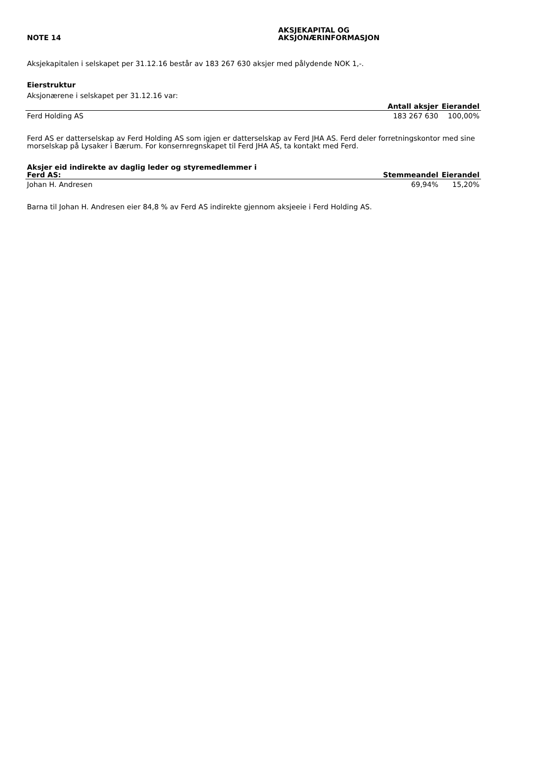NOTE 14
AKSJEKAPITAL OG
AKSJONÆRINFORMASJON
Aksjekapitalen i selskapet per 31.12.16 består av 183 267 630 aksjer med pålydende NOK 1,-.
Eierstruktur
Aksjonærene i selskapet per 31.12.16 var:
| | Antall aksjer | Eierandel |
| --- | --- | --- |
| Ferd Holding AS | 183 267 630 | 100,00% |
Ferd AS er datterselskap av Ferd Holding AS som igjen er datterselskap av Ferd JHA AS. Ferd deler forretningskontor med sine morselskap på Lysaker i Bærum. For konsernregnskapet til Ferd JHA AS, ta kontakt med Ferd.
| Aksjer eid indirekte av daglig leder og styremedlemmer i Ferd AS: | Stemmeandel | Eierandel |
| --- | --- | --- |
| Johan H. Andresen | 69,94% | 15,20% |
Barna til Johan H. Andresen eier 84,8 % av Ferd AS indirekte gjennom aksjeeie i Ferd Holding AS.